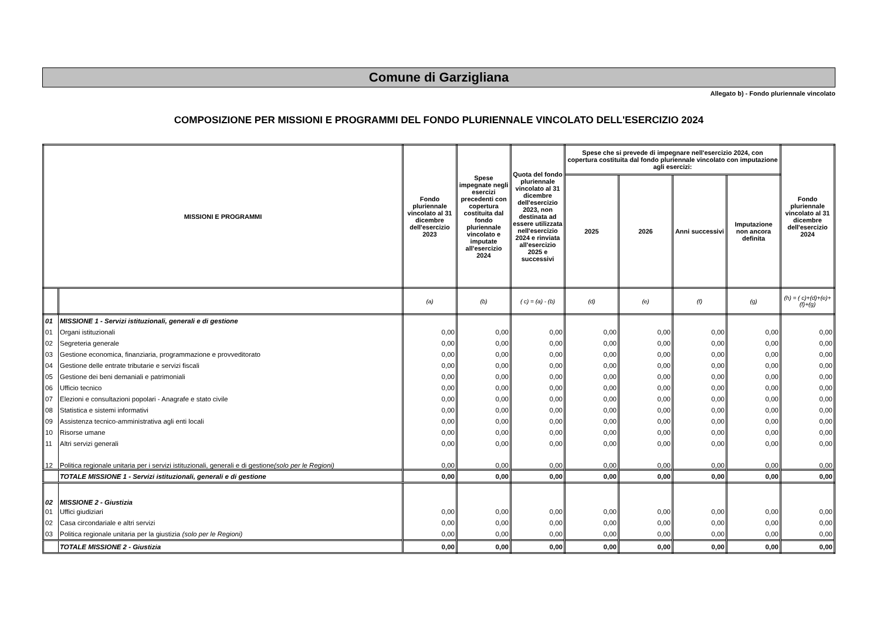Comune di Garzigliana
Allegato b) - Fondo pluriennale vincolato
COMPOSIZIONE PER MISSIONI E PROGRAMMI DEL FONDO PLURIENNALE VINCOLATO DELL'ESERCIZIO 2024
| MISSIONI E PROGRAMMI | | Fondo pluriennale vincolato al 31 dicembre dell'esercizio 2023 | Spese impegnate negli esercizi precedenti con copertura costituita dal fondo pluriennale vincolato e imputate all'esercizio 2024 | Quota del fondo pluriennale vincolato al 31 dicembre dell'esercizio 2023, non destinata ad essere utilizzata nell'esercizio 2024 e rinviata all'esercizio 2025 e successivi | Spese che si prevede di impegnare nell'esercizio 2024, con copertura costituita dal fondo pluriennale vincolato con imputazione agli esercizi: | | | | Fondo pluriennale vincolato al 31 dicembre dell'esercizio 2024 |
| --- | --- | --- | --- | --- | --- | --- | --- | --- | --- |
| | | | | | 2025 | 2026 | Anni successivi | Imputazione non ancora definita | |
| | | (a) | (b) | ( c) = (a) - (b) | (d) | (e) | (f) | (g) | (h) = ( c)+(d)+(e)+(f)+(g) |
| 01 | MISSIONE 1 - Servizi istituzionali, generali e di gestione | | | | | | | | |
| 01 | Organi istituzionali | 0,00 | 0,00 | 0,00 | 0,00 | 0,00 | 0,00 | 0,00 | 0,00 |
| 02 | Segreteria generale | 0,00 | 0,00 | 0,00 | 0,00 | 0,00 | 0,00 | 0,00 | 0,00 |
| 03 | Gestione economica, finanziaria, programmazione e provveditorato | 0,00 | 0,00 | 0,00 | 0,00 | 0,00 | 0,00 | 0,00 | 0,00 |
| 04 | Gestione delle entrate tributarie e servizi fiscali | 0,00 | 0,00 | 0,00 | 0,00 | 0,00 | 0,00 | 0,00 | 0,00 |
| 05 | Gestione dei beni demaniali e patrimoniali | 0,00 | 0,00 | 0,00 | 0,00 | 0,00 | 0,00 | 0,00 | 0,00 |
| 06 | Ufficio tecnico | 0,00 | 0,00 | 0,00 | 0,00 | 0,00 | 0,00 | 0,00 | 0,00 |
| 07 | Elezioni e consultazioni popolari - Anagrafe e stato civile | 0,00 | 0,00 | 0,00 | 0,00 | 0,00 | 0,00 | 0,00 | 0,00 |
| 08 | Statistica e sistemi informativi | 0,00 | 0,00 | 0,00 | 0,00 | 0,00 | 0,00 | 0,00 | 0,00 |
| 09 | Assistenza tecnico-amministrativa agli enti locali | 0,00 | 0,00 | 0,00 | 0,00 | 0,00 | 0,00 | 0,00 | 0,00 |
| 10 | Risorse umane | 0,00 | 0,00 | 0,00 | 0,00 | 0,00 | 0,00 | 0,00 | 0,00 |
| 11 | Altri servizi generali | 0,00 | 0,00 | 0,00 | 0,00 | 0,00 | 0,00 | 0,00 | 0,00 |
| 12 | Politica regionale unitaria per i servizi istituzionali, generali e di gestione (solo per le Regioni) | 0,00 | 0,00 | 0,00 | 0,00 | 0,00 | 0,00 | 0,00 | 0,00 |
| | TOTALE MISSIONE 1 - Servizi istituzionali, generali e di gestione | 0,00 | 0,00 | 0,00 | 0,00 | 0,00 | 0,00 | 0,00 | 0,00 |
| 02 | MISSIONE 2 - Giustizia | | | | | | | | |
| 01 | Uffici giudiziari | 0,00 | 0,00 | 0,00 | 0,00 | 0,00 | 0,00 | 0,00 | 0,00 |
| 02 | Casa circondariale e altri servizi | 0,00 | 0,00 | 0,00 | 0,00 | 0,00 | 0,00 | 0,00 | 0,00 |
| 03 | Politica regionale unitaria per la giustizia (solo per le Regioni) | 0,00 | 0,00 | 0,00 | 0,00 | 0,00 | 0,00 | 0,00 | 0,00 |
| | TOTALE MISSIONE 2 - Giustizia | 0,00 | 0,00 | 0,00 | 0,00 | 0,00 | 0,00 | 0,00 | 0,00 |